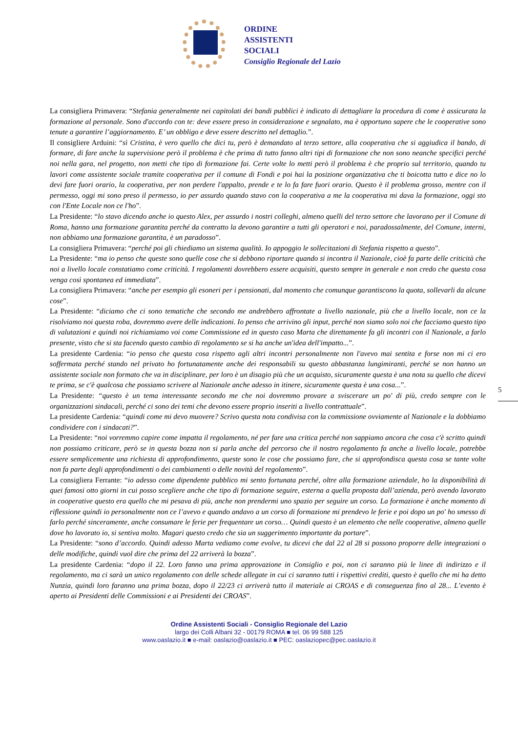ORDINE
ASSISTENTI
SOCIALI
Consiglio Regionale del Lazio
La consigliera Primavera: “Stefania generalmente nei capitolati dei bandi pubblici è indicato di dettagliare la procedura di come è assicurata la formazione al personale. Sono d'accordo con te: deve essere preso in considerazione e segnalato, ma è opportuno sapere che le cooperative sono tenute a garantire l’aggiornamento. E’ un obbligo e deve essere descritto nel dettaglio.”.
Il consigliere Arduini: “sì Cristina, è vero quello che dici tu, però è demandato al terzo settore, alla cooperativa che si aggiudica il bando, di formare, di fare anche la supervisione però il problema è che prima di tutto fanno altri tipi di formazione che non sono neanche specifici perché noi nella gara, nel progetto, non metti che tipo di formazione fai. Certe volte lo metti però il problema è che proprio sul territorio, quando tu lavori come assistente sociale tramite cooperativa per il comune di Fondi e poi hai la posizione organizzativa che ti boicotta tutto e dice no lo devi fare fuori orario, la cooperativa, per non perdere l'appalto, prende e te lo fa fare fuori orario. Questo è il problema grosso, mentre con il permesso, oggi mi sono preso il permesso, io per assurdo quando stavo con la cooperativa a me la cooperativa mi dava la formazione, oggi sto con l'Ente Locale non ce l'ho”.
La Presidente: “lo stavo dicendo anche io questo Alex, per assurdo i nostri colleghi, almeno quelli del terzo settore che lavorano per il Comune di Roma, hanno una formazione garantita perché da contratto la devono garantire a tutti gli operatori e noi, paradossalmente, del Comune, interni, non abbiamo una formazione garantita, è un paradosso”.
La consigliera Primavera: “perché poi gli chiediamo un sistema qualità. Io appoggio le sollecitazioni di Stefania rispetto a questo”.
La Presidente: “ma io penso che queste sono quelle cose che si debbono riportare quando si incontra il Nazionale, cioè fa parte delle criticità che noi a livello locale constatiamo come criticità. I regolamenti dovrebbero essere acquisiti, questo sempre in generale e non credo che questa cosa venga così spontanea ed immediata”.
La consigliera Primavera: “anche per esempio gli esoneri per i pensionati, dal momento che comunque garantiscono la quota, sollevarli da alcune cose”.
La Presidente: “diciamo che ci sono tematiche che secondo me andrebbero affrontate a livello nazionale, più che a livello locale, non ce la risolviamo noi questa roba, dovremmo avere delle indicazioni. Io penso che arrivino gli input, perché non siamo solo noi che facciamo questo tipo di valutazioni e quindi noi richiamiamo voi come Commissione ed in questo caso Marta che direttamente fa gli incontri con il Nazionale, a farlo presente, visto che si sta facendo questo cambio di regolamento se si ha anche un'idea dell'impatto...”.
La presidente Cardenia: “io penso che questa cosa rispetto agli altri incontri personalmente non l'avevo mai sentita e forse non mi ci ero soffermata perché stando nel privato ho fortunatamente anche dei responsabili su questo abbastanza lungimiranti, perché se non hanno un assistente sociale non formato che va in disciplinare, per loro è un disagio più che un acquisto, sicuramente questa è una nota su quello che dicevi te prima, se c'è qualcosa che possiamo scrivere al Nazionale anche adesso in itinere, sicuramente questa è una cosa...”.
La Presidente: “questo è un tema interessante secondo me che noi dovremmo provare a sviscerare un po' di più, credo sempre con le organizzazioni sindacali, perché ci sono dei temi che devono essere proprio inseriti a livello contrattuale”.
La presidente Cardenia: “quindi come mi devo muovere? Scrivo questa nota condivisa con la commissione ovviamente al Nazionale e la dobbiamo condividere con i sindacati?”.
La Presidente: “noi vorremmo capire come impatta il regolamento, né per fare una critica perché non sappiamo ancora che cosa c'è scritto quindi non possiamo criticare, però se in questa bozza non si parla anche del percorso che il nostro regolamento fa anche a livello locale, potrebbe essere semplicemente una richiesta di approfondimento, queste sono le cose che possiamo fare, che si approfondisca questa cosa se tante volte non fa parte degli approfondimenti o dei cambiamenti o delle novità del regolamento”.
La consigliera Ferrante: “io adesso come dipendente pubblico mi sento fortunata perché, oltre alla formazione aziendale, ho la disponibilità di quei famosi otto giorni in cui posso scegliere anche che tipo di formazione seguire, esterna a quella proposta dall’azienda, però avendo lavorato in cooperative questo era quello che mi pesava di più, anche non prendermi uno spazio per seguire un corso. La formazione è anche momento di riflessione quindi io personalmente non ce l’avevo e quando andavo a un corso di formazione mi prendevo le ferie e poi dopo un po' ho smesso di farlo perché sinceramente, anche consumare le ferie per frequentare un corso… Quindi questo è un elemento che nelle cooperative, almeno quelle dove ho lavorato io, si sentiva molto. Magari questo credo che sia un suggerimento importante da portare”.
La Presidente: “sono d’accordo. Quindi adesso Marta vediamo come evolve, tu dicevi che dal 22 al 28 si possono proporre delle integrazioni o delle modifiche, quindi vuol dire che prima del 22 arriverà la bozza”.
La presidente Cardenia: “dopo il 22. Loro fanno una prima approvazione in Consiglio e poi, non ci saranno più le linee di indirizzo e il regolamento, ma ci sarà un unico regolamento con delle schede allegate in cui ci saranno tutti i rispettivi crediti, questo è quello che mi ha detto Nunzia, quindi loro faranno una prima bozza, dopo il 22/23 ci arriverà tutto il materiale ai CROAS e di conseguenza fino al 28... L’evento è aperto ai Presidenti delle Commissioni e ai Presidenti dei CROAS”.
5
Ordine Assistenti Sociali - Consiglio Regionale del Lazio
largo dei Colli Albani 32 - 00179 ROMA ■ tel. 06 99 588 125
www.oaslazio.it ■ e-mail: oaslazio@oaslazio.it ■ PEC: oaslaziopec@pec.oaslazio.it